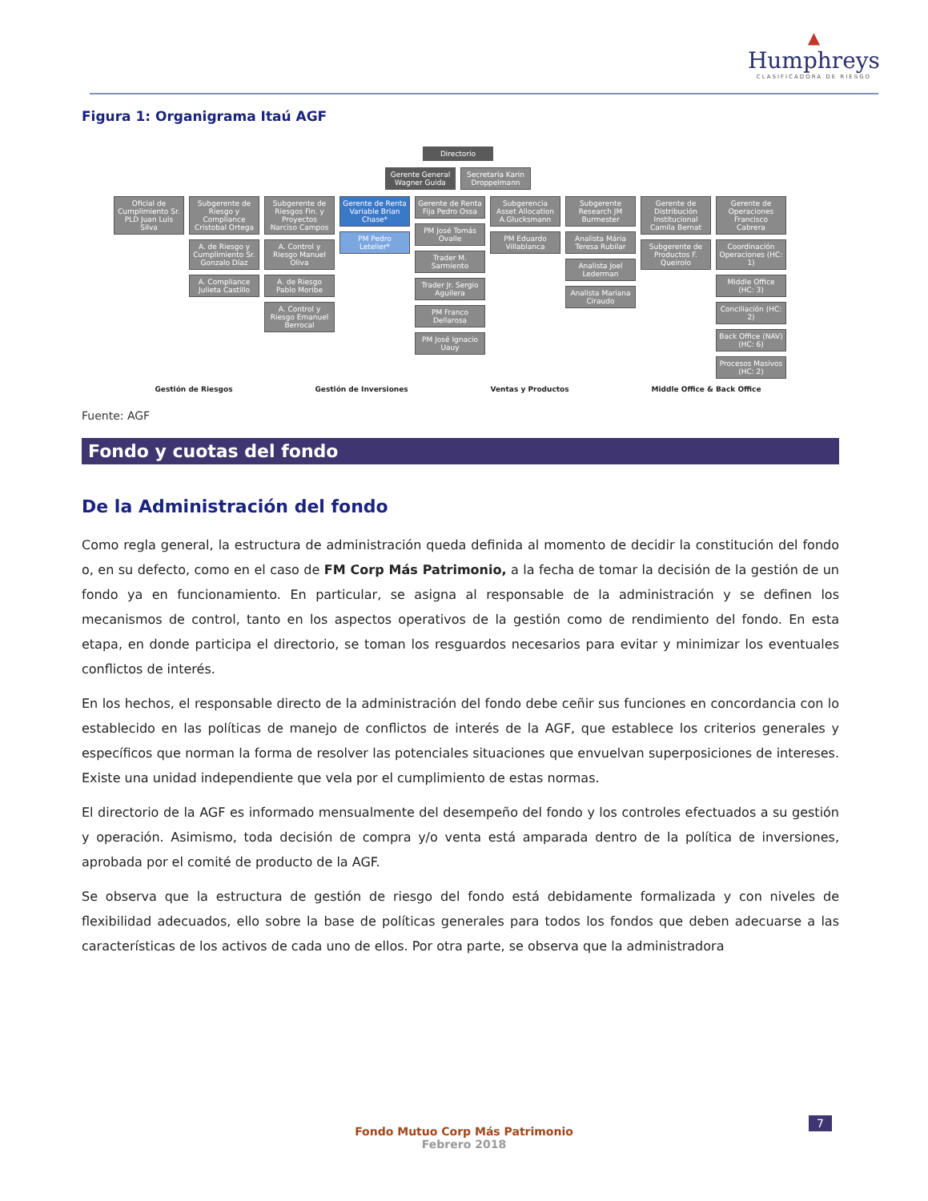▲
Humphreys
CLASIFICADORA DE RIESGO
Figura 1: Organigrama Itaú AGF
Directorio
Gerente General Wagner Guida
Secretaria Karin Droppelmann
Oficial de Cumplimiento Sr. PLD Juan Luis Silva
Subgerente de Riesgo y Compliance Cristobal Ortega
A. de Riesgo y Cumplimiento Sr. Gonzalo Díaz
A. Compliance Julieta Castillo
Subgerente de Riesgos Fin. y Proyectos Narciso Campos
A. Control y Riesgo Manuel Oliva
A. de Riesgo Pablo Moribe
A. Control y Riesgo Emanuel Berrocal
Gerente de Renta Variable Brian Chase*
PM Pedro Letelier*
Gerente de Renta Fija Pedro Ossa
PM José Tomás Ovalle
Trader M. Sarmiento
Trader Jr. Sergio Aguilera
PM Franco Dellarosa
PM José Ignacio Uauy
Subgerencia Asset Allocation A.Glucksmann
PM Eduardo Villablanca
Subgerente Research JM Burmester
Analista Mária Teresa Rubilar
Analista Joel Lederman
Analista Mariana Ciraudo
Gerente de Distribución Institucional Camila Bernat
Subgerente de Productos F. Queirolo
Gerente de Operaciones Francisco Cabrera
Coordinación Operaciones (HC: 1)
Middle Office (HC: 3)
Conciliación (HC: 2)
Back Office (NAV) (HC: 6)
Procesos Masivos (HC: 2)
Gestión de Riesgos Gestión de Inversiones Ventas y Productos Middle Office & Back Office
Fuente: AGF
Fondo y cuotas del fondo
De la Administración del fondo
Como regla general, la estructura de administración queda definida al momento de decidir la constitución del fondo o, en su defecto, como en el caso de FM Corp Más Patrimonio, a la fecha de tomar la decisión de la gestión de un fondo ya en funcionamiento. En particular, se asigna al responsable de la administración y se definen los mecanismos de control, tanto en los aspectos operativos de la gestión como de rendimiento del fondo. En esta etapa, en donde participa el directorio, se toman los resguardos necesarios para evitar y minimizar los eventuales conflictos de interés.
En los hechos, el responsable directo de la administración del fondo debe ceñir sus funciones en concordancia con lo establecido en las políticas de manejo de conflictos de interés de la AGF, que establece los criterios generales y específicos que norman la forma de resolver las potenciales situaciones que envuelvan superposiciones de intereses. Existe una unidad independiente que vela por el cumplimiento de estas normas.
El directorio de la AGF es informado mensualmente del desempeño del fondo y los controles efectuados a su gestión y operación. Asimismo, toda decisión de compra y/o venta está amparada dentro de la política de inversiones, aprobada por el comité de producto de la AGF.
Se observa que la estructura de gestión de riesgo del fondo está debidamente formalizada y con niveles de flexibilidad adecuados, ello sobre la base de políticas generales para todos los fondos que deben adecuarse a las características de los activos de cada uno de ellos. Por otra parte, se observa que la administradora
Fondo Mutuo Corp Más Patrimonio
Febrero 2018
7